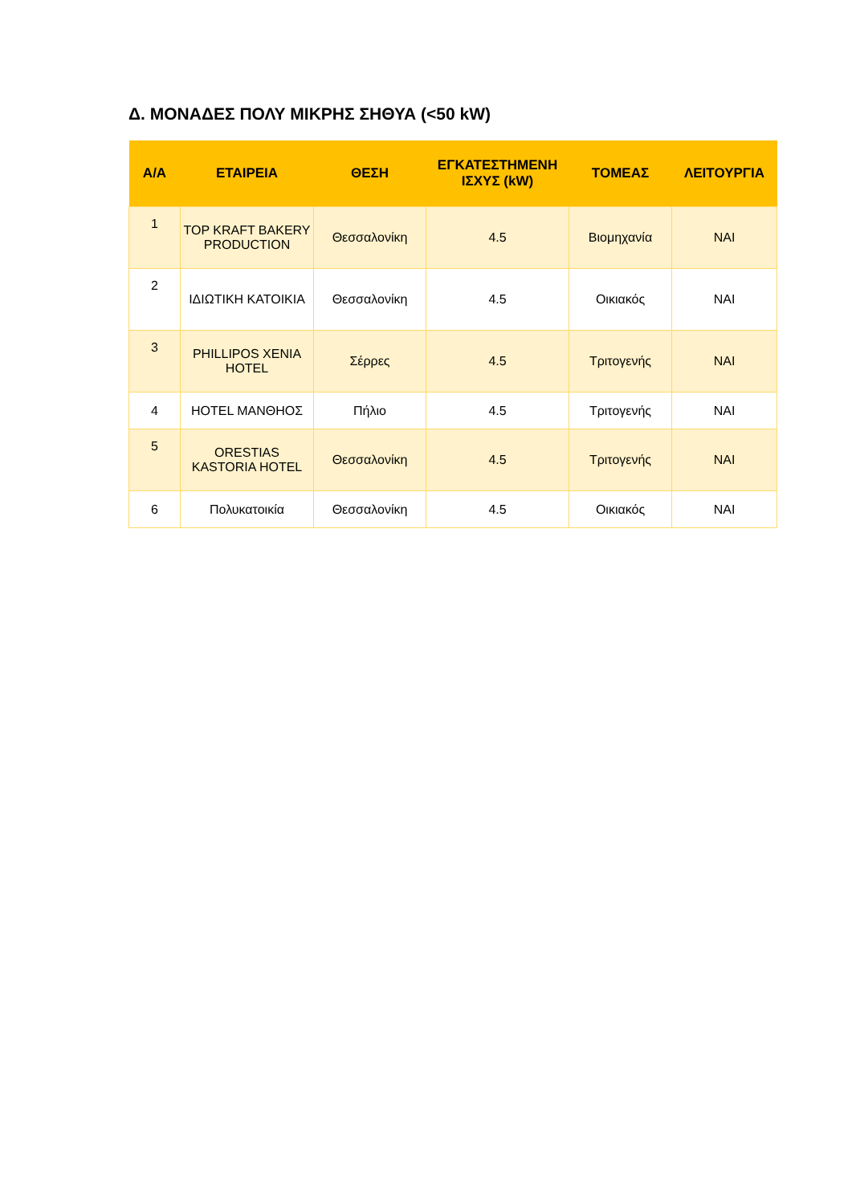Δ. ΜΟΝΑΔΕΣ ΠΟΛΥ ΜΙΚΡΗΣ ΣΗΘΥΑ (<50 kW)
| Α/Α | ΕΤΑΙΡΕΙΑ | ΘΕΣΗ | ΕΓΚΑΤΕΣΤΗΜΕΝΗ ΙΣΧΥΣ (kW) | ΤΟΜΕΑΣ | ΛΕΙΤΟΥΡΓΙΑ |
| --- | --- | --- | --- | --- | --- |
| 1 | TOP KRAFT BAKERY PRODUCTION | Θεσσαλονίκη | 4.5 | Βιομηχανία | ΝΑΙ |
| 2 | ΙΔΙΩΤΙΚΗ ΚΑΤΟΙΚΙΑ | Θεσσαλονίκη | 4.5 | Οικιακός | ΝΑΙ |
| 3 | PHILLIPOS XENIA HOTEL | Σέρρες | 4.5 | Τριτογενής | ΝΑΙ |
| 4 | HOTEL ΜΑΝΘΗΟΣ | Πήλιο | 4.5 | Τριτογενής | ΝΑΙ |
| 5 | ORESTIAS KASTORIA HOTEL | Θεσσαλονίκη | 4.5 | Τριτογενής | ΝΑΙ |
| 6 | Πολυκατοικία | Θεσσαλονίκη | 4.5 | Οικιακός | ΝΑΙ |